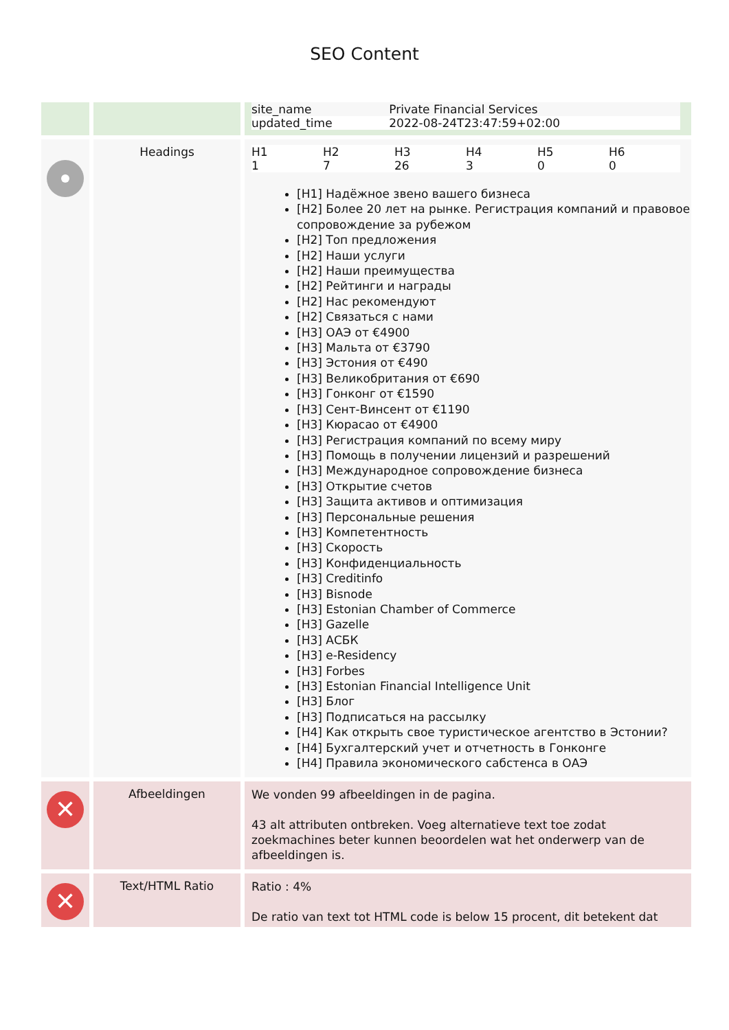SEO Content
| | | / site_name / Private Financial Services / / updated_time / 2022-08-24T23:47:59+02:00 / |
| | Headings | / H1 1 / H2 7 / H3 26 / H4 3 / H5 0 / H6 0 / [H1] Надёжное звено вашего бизнеса [H2] Более 20 лет на рынке. Регистрация компаний и правовое сопровождение за рубежом [H2] Топ предложения [H2] Наши услуги [H2] Наши преимущества [H2] Рейтинги и награды [H2] Нас рекомендуют [H2] Связаться с нами [H3] ОАЭ от €4900 [H3] Мальта от €3790 [H3] Эстония от €490 [H3] Великобритания от €690 [H3] Гонконг от €1590 [H3] Сент-Винсент от €1190 [H3] Кюрасао от €4900 [H3] Регистрация компаний по всему миру [H3] Помощь в получении лицензий и разрешений [H3] Международное сопровождение бизнеса [H3] Открытие счетов [H3] Защита активов и оптимизация [H3] Персональные решения [H3] Компетентность [H3] Скорость [H3] Конфиденциальность [H3] Creditinfo [H3] Bisnode [H3] Estonian Chamber of Commerce [H3] Gazelle [H3] АСБК [H3] e-Residency [H3] Forbes [H3] Estonian Financial Intelligence Unit [H3] Блог [H3] Подписаться на рассылку [H4] Как открыть свое туристическое агентство в Эстонии? [H4] Бухгалтерский учет и отчетность в Гонконге [H4] Правила экономического сабстенса в ОАЭ |
| ✕ | Afbeeldingen | We vonden 99 afbeeldingen in de pagina. 43 alt attributen ontbreken. Voeg alternatieve text toe zodat zoekmachines beter kunnen beoordelen wat het onderwerp van de afbeeldingen is. |
| ✕ | Text/HTML Ratio | Ratio : 4% De ratio van text tot HTML code is below 15 procent, dit betekent dat |